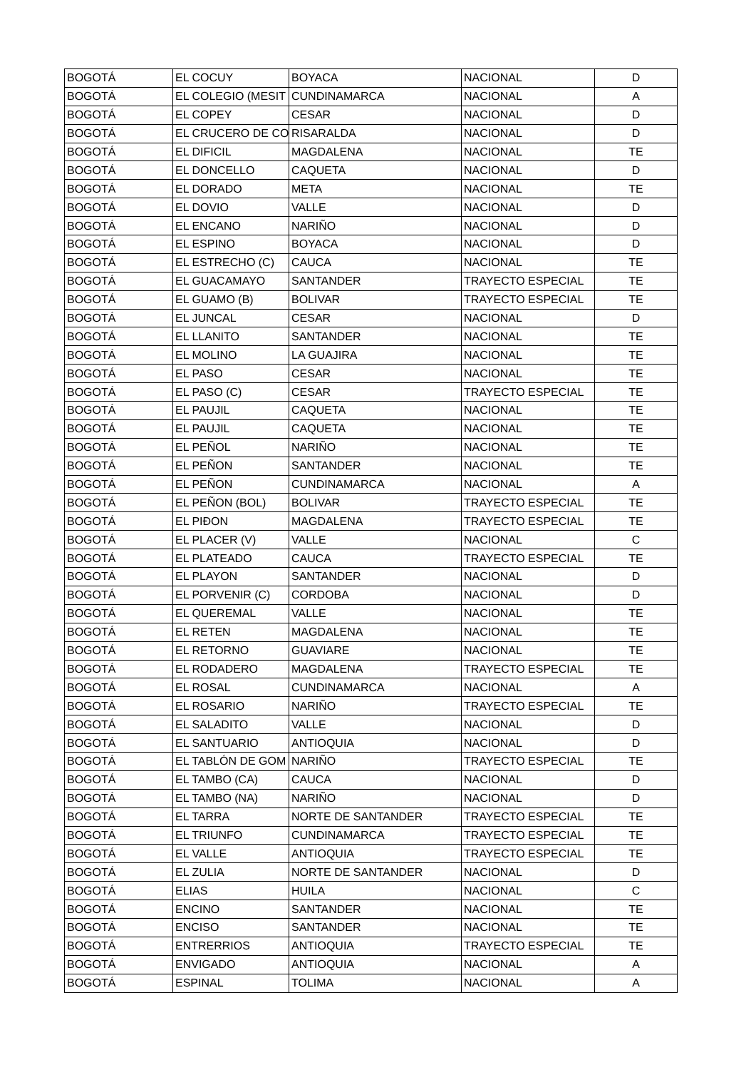| BOGOTÁ | EL COCUY | BOYACA | NACIONAL | D |
| BOGOTÁ | EL COLEGIO (MESIT | CUNDINAMARCA | NACIONAL | A |
| BOGOTÁ | EL COPEY | CESAR | NACIONAL | D |
| BOGOTÁ | EL CRUCERO DE CO | RISARALDA | NACIONAL | D |
| BOGOTÁ | EL DIFICIL | MAGDALENA | NACIONAL | TE |
| BOGOTÁ | EL DONCELLO | CAQUETA | NACIONAL | D |
| BOGOTÁ | EL DORADO | META | NACIONAL | TE |
| BOGOTÁ | EL DOVIO | VALLE | NACIONAL | D |
| BOGOTÁ | EL ENCANO | NARIÑO | NACIONAL | D |
| BOGOTÁ | EL ESPINO | BOYACA | NACIONAL | D |
| BOGOTÁ | EL ESTRECHO (C) | CAUCA | NACIONAL | TE |
| BOGOTÁ | EL GUACAMAYO | SANTANDER | TRAYECTO ESPECIAL | TE |
| BOGOTÁ | EL GUAMO (B) | BOLIVAR | TRAYECTO ESPECIAL | TE |
| BOGOTÁ | EL JUNCAL | CESAR | NACIONAL | D |
| BOGOTÁ | EL LLANITO | SANTANDER | NACIONAL | TE |
| BOGOTÁ | EL MOLINO | LA GUAJIRA | NACIONAL | TE |
| BOGOTÁ | EL PASO | CESAR | NACIONAL | TE |
| BOGOTÁ | EL PASO (C) | CESAR | TRAYECTO ESPECIAL | TE |
| BOGOTÁ | EL PAUJIL | CAQUETA | NACIONAL | TE |
| BOGOTÁ | EL PAUJIL | CAQUETA | NACIONAL | TE |
| BOGOTÁ | EL PEÑOL | NARIÑO | NACIONAL | TE |
| BOGOTÁ | EL PEÑON | SANTANDER | NACIONAL | TE |
| BOGOTÁ | EL PEÑON | CUNDINAMARCA | NACIONAL | A |
| BOGOTÁ | EL PEÑON (BOL) | BOLIVAR | TRAYECTO ESPECIAL | TE |
| BOGOTÁ | EL PIÐON | MAGDALENA | TRAYECTO ESPECIAL | TE |
| BOGOTÁ | EL PLACER (V) | VALLE | NACIONAL | C |
| BOGOTÁ | EL PLATEADO | CAUCA | TRAYECTO ESPECIAL | TE |
| BOGOTÁ | EL PLAYON | SANTANDER | NACIONAL | D |
| BOGOTÁ | EL PORVENIR (C) | CORDOBA | NACIONAL | D |
| BOGOTÁ | EL QUEREMAL | VALLE | NACIONAL | TE |
| BOGOTÁ | EL RETEN | MAGDALENA | NACIONAL | TE |
| BOGOTÁ | EL RETORNO | GUAVIARE | NACIONAL | TE |
| BOGOTÁ | EL RODADERO | MAGDALENA | TRAYECTO ESPECIAL | TE |
| BOGOTÁ | EL ROSAL | CUNDINAMARCA | NACIONAL | A |
| BOGOTÁ | EL ROSARIO | NARIÑO | TRAYECTO ESPECIAL | TE |
| BOGOTÁ | EL SALADITO | VALLE | NACIONAL | D |
| BOGOTÁ | EL SANTUARIO | ANTIOQUIA | NACIONAL | D |
| BOGOTÁ | EL TABLÓN DE GOM | NARIÑO | TRAYECTO ESPECIAL | TE |
| BOGOTÁ | EL TAMBO (CA) | CAUCA | NACIONAL | D |
| BOGOTÁ | EL TAMBO (NA) | NARIÑO | NACIONAL | D |
| BOGOTÁ | EL TARRA | NORTE DE SANTANDER | TRAYECTO ESPECIAL | TE |
| BOGOTÁ | EL TRIUNFO | CUNDINAMARCA | TRAYECTO ESPECIAL | TE |
| BOGOTÁ | EL VALLE | ANTIOQUIA | TRAYECTO ESPECIAL | TE |
| BOGOTÁ | EL ZULIA | NORTE DE SANTANDER | NACIONAL | D |
| BOGOTÁ | ELIAS | HUILA | NACIONAL | C |
| BOGOTÁ | ENCINO | SANTANDER | NACIONAL | TE |
| BOGOTÁ | ENCISO | SANTANDER | NACIONAL | TE |
| BOGOTÁ | ENTRERRIOS | ANTIOQUIA | TRAYECTO ESPECIAL | TE |
| BOGOTÁ | ENVIGADO | ANTIOQUIA | NACIONAL | A |
| BOGOTÁ | ESPINAL | TOLIMA | NACIONAL | A |